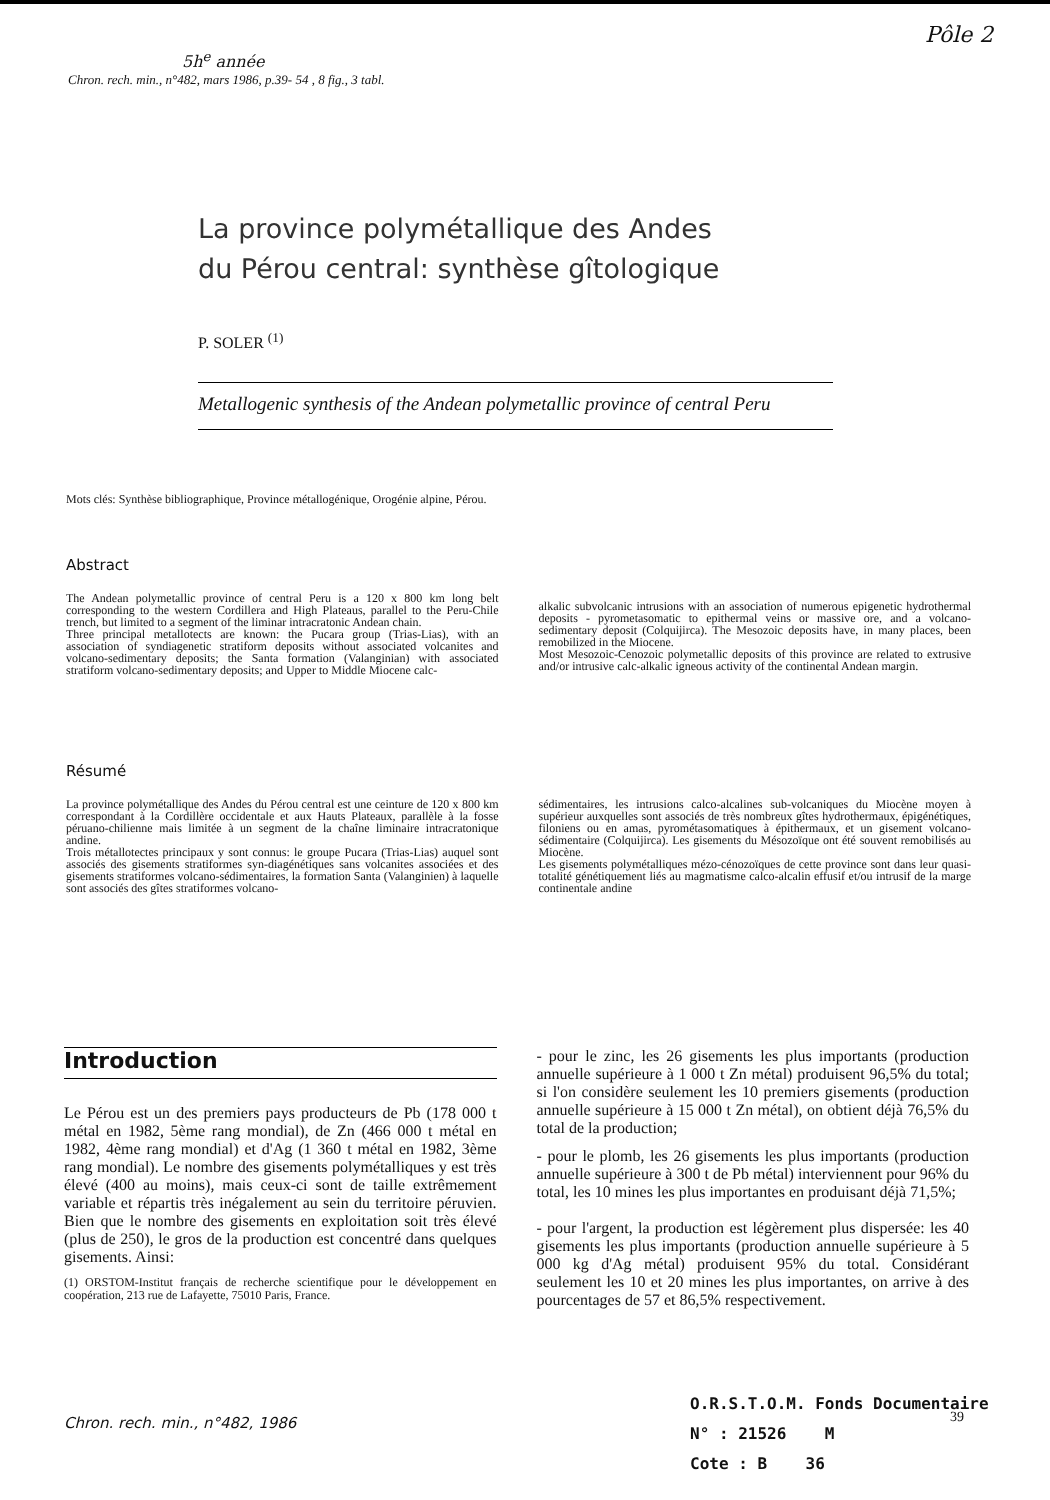Pôle 2
5h<sup>e</sup> année
Chron. rech. min., n°482, mars 1986, p.39- 54 , 8 fig., 3 tabl.
La province polymétallique des Andes
du Pérou central: synthèse gîtologique
P. SOLER <sup>(1)</sup>
Metallogenic synthesis of the Andean polymetallic province of central Peru
Mots clés: Synthèse bibliographique, Province métallogénique, Orogénie alpine, Pérou.
Abstract
The Andean polymetallic province of central Peru is a 120 x 800 km long belt corresponding to the western Cordillera and High Plateaus, parallel to the Peru-Chile trench, but limited to a segment of the liminar intracratonic Andean chain.
Three principal metallotects are known: the Pucara group (Trias-Lias), with an association of syndiagenetic stratiform deposits without associated volcanites and volcano-sedimentary deposits; the Santa formation (Valanginian) with associated stratiform volcano-sedimentary deposits; and Upper to Middle Miocene calc-
alkalic subvolcanic intrusions with an association of numerous epigenetic hydrothermal deposits - pyrometasomatic to epithermal veins or massive ore, and a volcano-sedimentary deposit (Colquijirca). The Mesozoic deposits have, in many places, been remobilized in the Miocene.
Most Mesozoic-Cenozoic polymetallic deposits of this province are related to extrusive and/or intrusive calc-alkalic igneous activity of the continental Andean margin.
Résumé
La province polymétallique des Andes du Pérou central est une ceinture de 120 x 800 km correspondant à la Cordillère occidentale et aux Hauts Plateaux, parallèle à la fosse péruano-chilienne mais limitée à un segment de la chaîne liminaire intracratonique andine.
Trois métallotectes principaux y sont connus: le groupe Pucara (Trias-Lias) auquel sont associés des gisements stratiformes syn-diagénétiques sans volcanites associées et des gisements stratiformes volcano-sédimentaires, la formation Santa (Valanginien) à laquelle sont associés des gîtes stratiformes volcano-
sédimentaires, les intrusions calco-alcalines sub-volcaniques du Miocène moyen à supérieur auxquelles sont associés de très nombreux gîtes hydrothermaux, épigénétiques, filoniens ou en amas, pyrométasomatiques à épithermaux, et un gisement volcano-sédimentaire (Colquijirca). Les gisements du Mésozoïque ont été souvent remobilisés au Miocène.
Les gisements polymétalliques mézo-cénozoïques de cette province sont dans leur quasi-totalité génétiquement liés au magmatisme calco-alcalin effusif et/ou intrusif de la marge continentale andine
Introduction
Le Pérou est un des premiers pays producteurs de Pb (178 000 t métal en 1982, 5ème rang mondial), de Zn (466 000 t métal en 1982, 4ème rang mondial) et d'Ag (1 360 t métal en 1982, 3ème rang mondial). Le nombre des gisements polymétalliques y est très élevé (400 au moins), mais ceux-ci sont de taille extrêmement variable et répartis très inégalement au sein du territoire péruvien. Bien que le nombre des gisements en exploitation soit très élevé (plus de 250), le gros de la production est concentré dans quelques gisements. Ainsi:
(1) ORSTOM-Institut français de recherche scientifique pour le développement en coopération, 213 rue de Lafayette, 75010 Paris, France.
- pour le zinc, les 26 gisements les plus importants (production annuelle supérieure à 1 000 t Zn métal) produisent 96,5% du total; si l'on considère seulement les 10 premiers gisements (production annuelle supérieure à 15 000 t Zn métal), on obtient déjà 76,5% du total de la production;
- pour le plomb, les 26 gisements les plus importants (production annuelle supérieure à 300 t de Pb métal) interviennent pour 96% du total, les 10 mines les plus importantes en produisant déjà 71,5%;
- pour l'argent, la production est légèrement plus dispersée: les 40 gisements les plus importants (production annuelle supérieure à 5 000 kg d'Ag métal) produisent 95% du total. Considérant seulement les 10 et 20 mines les plus importantes, on arrive à des pourcentages de 57 et 86,5% respectivement.
Chron. rech. min., n°482, 1986
O.R.S.T.O.M. Fonds Documentaire
N° : 21526 M
Cote : B 36
39